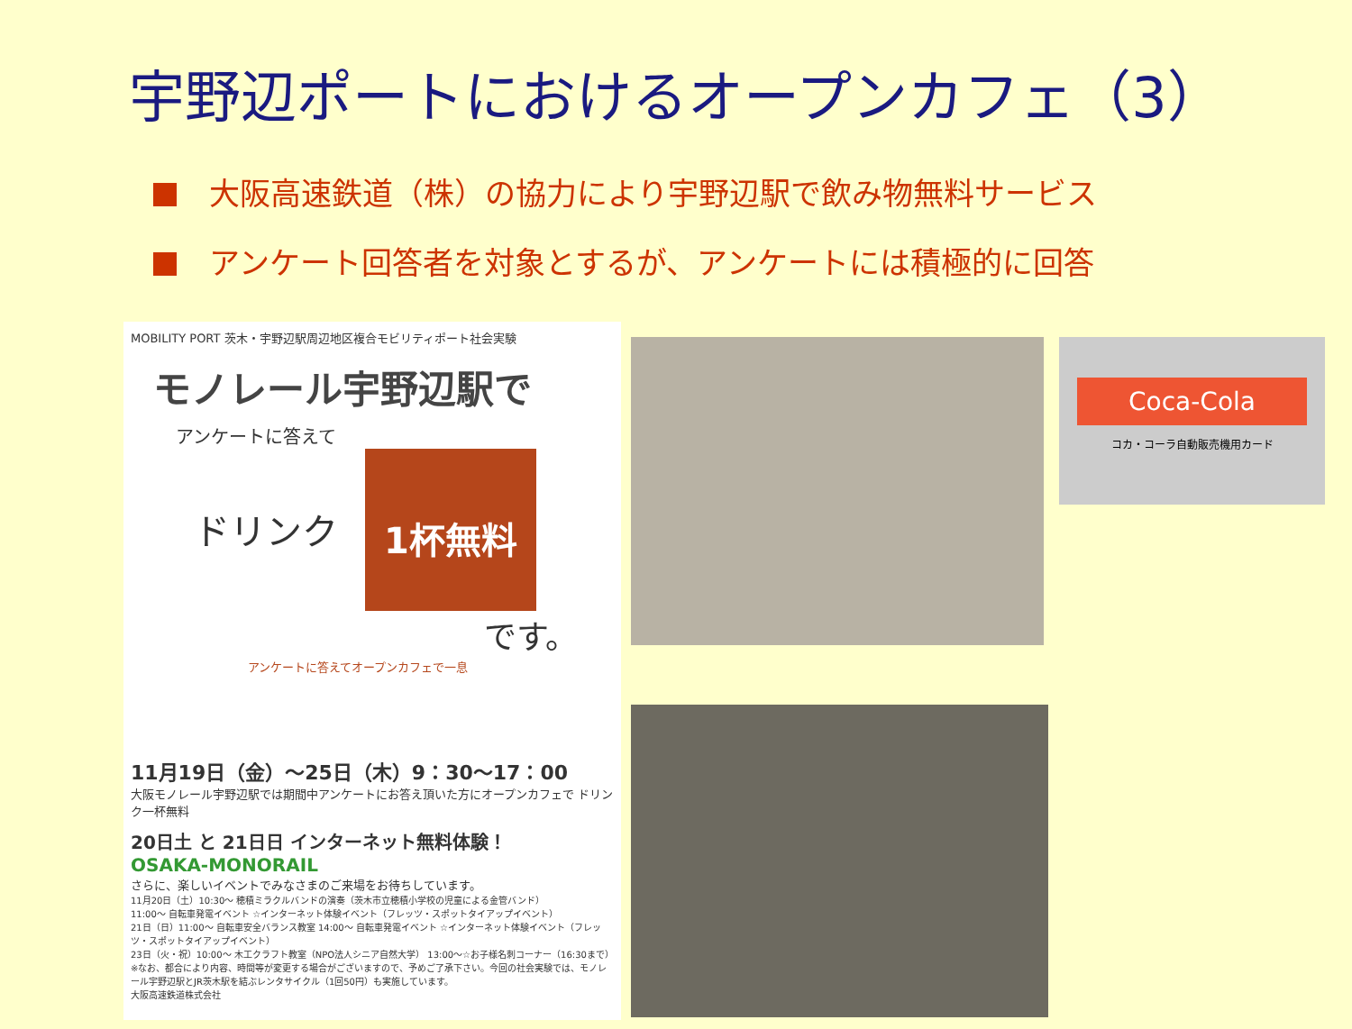宇野辺ポートにおけるオープンカフェ（3）
大阪高速鉄道（株）の協力により宇野辺駅で飲み物無料サービス
アンケート回答者を対象とするが、アンケートには積極的に回答
MOBILITY PORT 茨木・宇野辺駅周辺地区複合モビリティポート社会実験
モノレール宇野辺駅で
アンケートに答えて
ドリンク
1杯無料
です。
アンケートに答えてオープンカフェで一息
11月19日（金）～25日（木）9：30～17：00
大阪モノレール宇野辺駅では期間中アンケートにお答え頂いた方にオープンカフェで ドリンク一杯無料
20日土 と 21日日 インターネット無料体験！
OSAKA-MONORAIL
さらに、楽しいイベントでみなさまのご来場をお待ちしています。
11月20日（土）10:30～ 穂積ミラクルバンドの演奏（茨木市立穂積小学校の児童による金管バンド）
11:00～ 自転車発電イベント ☆インターネット体験イベント（フレッツ・スポットタイアップイベント）
21日（日）11:00～ 自転車安全バランス教室 14:00～ 自転車発電イベント ☆インターネット体験イベント（フレッツ・スポットタイアップイベント）
23日（火・祝）10:00～ 木工クラフト教室（NPO法人シニア自然大学） 13:00～☆お子様名刺コーナー（16:30まで）
※なお、都合により内容、時間等が変更する場合がございますので、予めご了承下さい。今回の社会実験では、モノレール宇野辺駅とJR茨木駅を結ぶレンタサイクル（1回50円）も実施しています。
大阪高速鉄道株式会社
Coca-Cola
コカ・コーラ自動販売機用カード